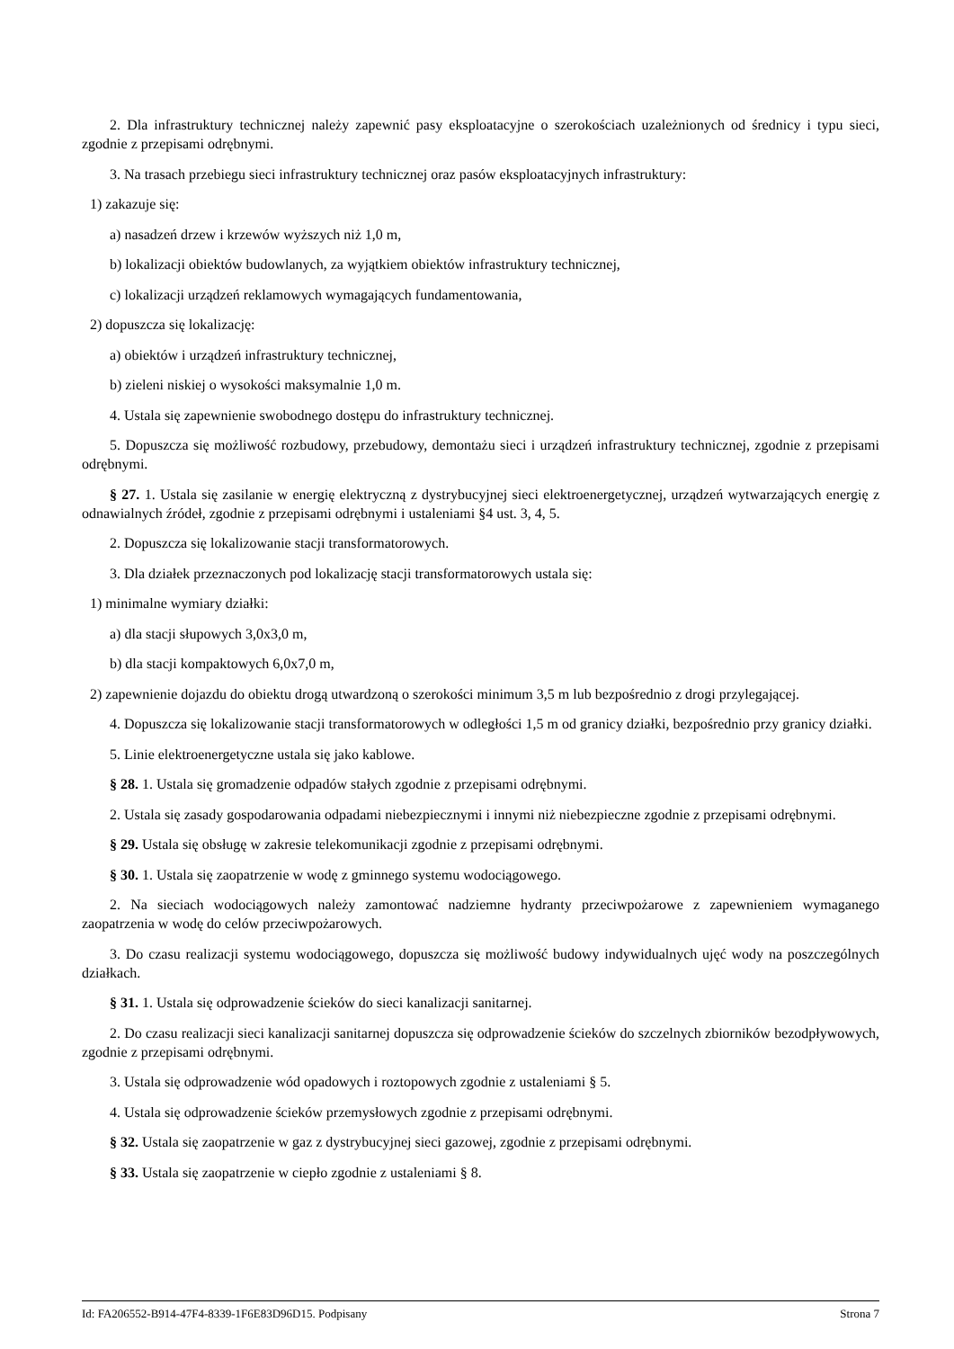2. Dla infrastruktury technicznej należy zapewnić pasy eksploatacyjne o szerokościach uzależnionych od średnicy i typu sieci, zgodnie z przepisami odrębnymi.
3. Na trasach przebiegu sieci infrastruktury technicznej oraz pasów eksploatacyjnych infrastruktury:
1) zakazuje się:
a) nasadzeń drzew i krzewów wyższych niż 1,0 m,
b) lokalizacji obiektów budowlanych, za wyjątkiem obiektów infrastruktury technicznej,
c) lokalizacji urządzeń reklamowych wymagających fundamentowania,
2) dopuszcza się lokalizację:
a) obiektów i urządzeń infrastruktury technicznej,
b) zieleni niskiej o wysokości maksymalnie 1,0 m.
4. Ustala się zapewnienie swobodnego dostępu do infrastruktury technicznej.
5. Dopuszcza się możliwość rozbudowy, przebudowy, demontażu sieci i urządzeń infrastruktury technicznej, zgodnie z przepisami odrębnymi.
§ 27. 1. Ustala się zasilanie w energię elektryczną z dystrybucyjnej sieci elektroenergetycznej, urządzeń wytwarzających energię z odnawialnych źródeł, zgodnie z przepisami odrębnymi i ustaleniami §4 ust. 3, 4, 5.
2. Dopuszcza się lokalizowanie stacji transformatorowych.
3. Dla działek przeznaczonych pod lokalizację stacji transformatorowych ustala się:
1) minimalne wymiary działki:
a) dla stacji słupowych 3,0x3,0 m,
b) dla stacji kompaktowych 6,0x7,0 m,
2) zapewnienie dojazdu do obiektu drogą utwardzoną o szerokości minimum 3,5 m lub bezpośrednio z drogi przylegającej.
4. Dopuszcza się lokalizowanie stacji transformatorowych w odległości 1,5 m od granicy działki, bezpośrednio przy granicy działki.
5. Linie elektroenergetyczne ustala się jako kablowe.
§ 28. 1. Ustala się gromadzenie odpadów stałych zgodnie z przepisami odrębnymi.
2. Ustala się zasady gospodarowania odpadami niebezpiecznymi i innymi niż niebezpieczne zgodnie z przepisami odrębnymi.
§ 29. Ustala się obsługę w zakresie telekomunikacji zgodnie z przepisami odrębnymi.
§ 30. 1. Ustala się zaopatrzenie w wodę z gminnego systemu wodociągowego.
2. Na sieciach wodociągowych należy zamontować nadziemne hydranty przeciwpożarowe z zapewnieniem wymaganego zaopatrzenia w wodę do celów przeciwpożarowych.
3. Do czasu realizacji systemu wodociągowego, dopuszcza się możliwość budowy indywidualnych ujęć wody na poszczególnych działkach.
§ 31. 1. Ustala się odprowadzenie ścieków do sieci kanalizacji sanitarnej.
2. Do czasu realizacji sieci kanalizacji sanitarnej dopuszcza się odprowadzenie ścieków do szczelnych zbiorników bezodpływowych, zgodnie z przepisami odrębnymi.
3. Ustala się odprowadzenie wód opadowych i roztopowych zgodnie z ustaleniami § 5.
4. Ustala się odprowadzenie ścieków przemysłowych zgodnie z przepisami odrębnymi.
§ 32. Ustala się zaopatrzenie w gaz z dystrybucyjnej sieci gazowej, zgodnie z przepisami odrębnymi.
§ 33. Ustala się zaopatrzenie w ciepło zgodnie z ustaleniami § 8.
Id: FA206552-B914-47F4-8339-1F6E83D96D15. Podpisany Strona 7